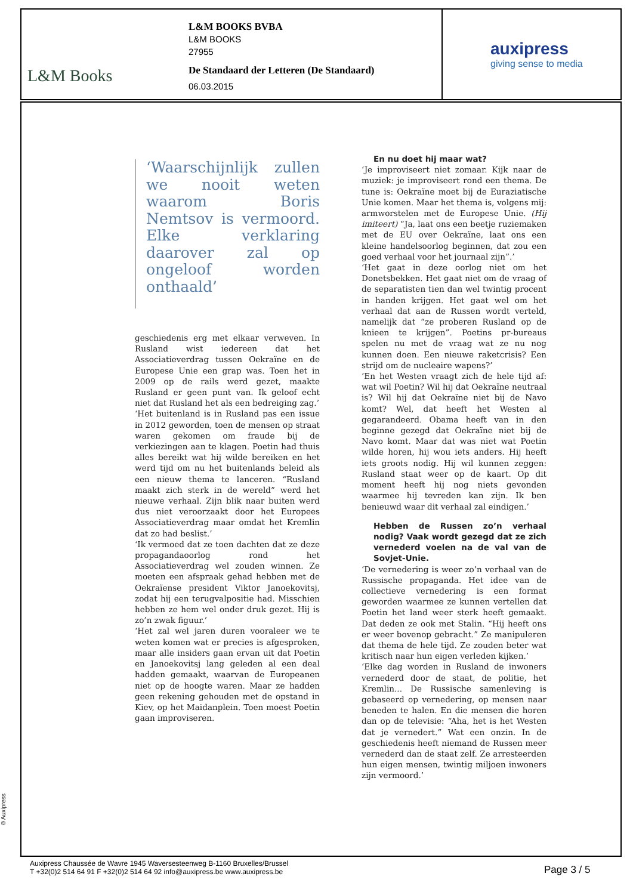L&M Books
L&M BOOKS BVBA
L&M BOOKS
27955
De Standaard der Letteren (De Standaard)
06.03.2015
auxipress
giving sense to media
‘Waarschijnlijk zullen we nooit weten waarom Boris Nemtsov is vermoord. Elke verklaring daarover zal op ongeloof worden onthaald’
geschiedenis erg met elkaar verweven. In Rusland wist iedereen dat het Associatieverdrag tussen Oekraïne en de Europese Unie een grap was. Toen het in 2009 op de rails werd gezet, maakte Rusland er geen punt van. Ik geloof echt niet dat Rusland het als een bedreiging zag.’
‘Het buitenland is in Rusland pas een issue in 2012 geworden, toen de mensen op straat waren gekomen om fraude bij de verkiezingen aan te klagen. Poetin had thuis alles bereikt wat hij wilde bereiken en het werd tijd om nu het buitenlands beleid als een nieuw thema te lanceren. “Rusland maakt zich sterk in de wereld” werd het nieuwe verhaal. Zijn blik naar buiten werd dus niet veroorzaakt door het Europees Associatieverdrag maar omdat het Kremlin dat zo had beslist.’
‘Ik vermoed dat ze toen dachten dat ze deze propagandaoorlog rond het Associatieverdrag wel zouden winnen. Ze moeten een afspraak gehad hebben met de Oekraïense president Viktor Janoekovitsj, zodat hij een terugvalpositie had. Misschien hebben ze hem wel onder druk gezet. Hij is zo’n zwak figuur.’
‘Het zal wel jaren duren vooraleer we te weten komen wat er precies is afgesproken, maar alle insiders gaan ervan uit dat Poetin en Janoekovitsj lang geleden al een deal hadden gemaakt, waarvan de Europeanen niet op de hoogte waren. Maar ze hadden geen rekening gehouden met de opstand in Kiev, op het Maidanplein. Toen moest Poetin gaan improviseren.
En nu doet hij maar wat?
‘Je improviseert niet zomaar. Kijk naar de muziek: je improviseert rond een thema. De tune is: Oekraïne moet bij de Euraziatische Unie komen. Maar het thema is, volgens mij: armworstelen met de Europese Unie. (Hij imiteert) “Ja, laat ons een beetje ruziemaken met de EU over Oekraïne, laat ons een kleine handelsoorlog beginnen, dat zou een goed verhaal voor het journaal zijn”.’
‘Het gaat in deze oorlog niet om het Donetsbekken. Het gaat niet om de vraag of de separatisten tien dan wel twintig procent in handen krijgen. Het gaat wel om het verhaal dat aan de Russen wordt verteld, namelijk dat “ze proberen Rusland op de knieen te krijgen”. Poetins pr-bureaus spelen nu met de vraag wat ze nu nog kunnen doen. Een nieuwe raketcrisis? Een strijd om de nucleaire wapens?’
‘En het Westen vraagt zich de hele tijd af: wat wil Poetin? Wil hij dat Oekraïne neutraal is? Wil hij dat Oekraïne niet bij de Navo komt? Wel, dat heeft het Westen al gegarandeerd. Obama heeft van in den beginne gezegd dat Oekraïne niet bij de Navo komt. Maar dat was niet wat Poetin wilde horen, hij wou iets anders. Hij heeft iets groots nodig. Hij wil kunnen zeggen: Rusland staat weer op de kaart. Op dit moment heeft hij nog niets gevonden waarmee hij tevreden kan zijn. Ik ben benieuwd waar dit verhaal zal eindigen.’
Hebben de Russen zo’n verhaal nodig? Vaak wordt gezegd dat ze zich vernederd voelen na de val van de Sovjet-Unie.
‘De vernedering is weer zo’n verhaal van de Russische propaganda. Het idee van de collectieve vernedering is een format geworden waarmee ze kunnen vertellen dat Poetin het land weer sterk heeft gemaakt. Dat deden ze ook met Stalin. “Hij heeft ons er weer bovenop gebracht.” Ze manipuleren dat thema de hele tijd. Ze zouden beter wat kritisch naar hun eigen verleden kijken.’
‘Elke dag worden in Rusland de inwoners vernederd door de staat, de politie, het Kremlin... De Russische samenleving is gebaseerd op vernedering, op mensen naar beneden te halen. En die mensen die horen dan op de televisie: “Aha, het is het Westen dat je vernedert.” Wat een onzin. In de geschiedenis heeft niemand de Russen meer vernederd dan de staat zelf. Ze arresteerden hun eigen mensen, twintig miljoen inwoners zijn vermoord.’
©Auxipress
Auxipress Chaussée de Wavre 1945 Waversesteenweg B-1160 Bruxelles/Brussel
T +32(0)2 514 64 91 F +32(0)2 514 64 92 info@auxipress.be www.auxipress.be
Page 3 / 5